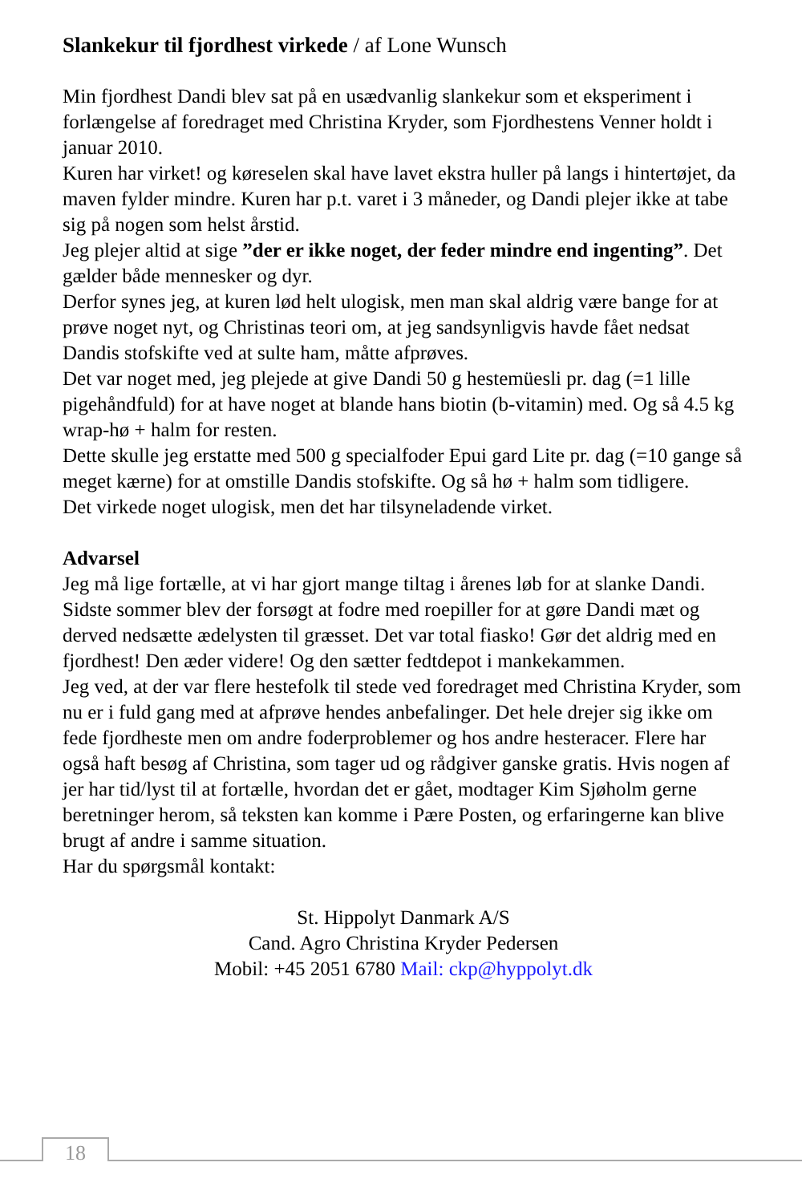Slankekur til fjordhest virkede / af Lone Wunsch
Min fjordhest Dandi blev sat på en usædvanlig slankekur som et eksperiment i forlængelse af foredraget med Christina Kryder, som Fjordhestens Venner holdt i januar 2010.
Kuren har virket! og køreselen skal have lavet ekstra huller på langs i hintertøjet, da maven fylder mindre. Kuren har p.t. varet i 3 måneder, og Dandi plejer ikke at tabe sig på nogen som helst årstid.
Jeg plejer altid at sige ”der er ikke noget, der feder mindre end ingenting”. Det gælder både mennesker og dyr.
Derfor synes jeg, at kuren lød helt ulogisk, men man skal aldrig være bange for at prøve noget nyt, og Christinas teori om, at jeg sandsynligvis havde fået nedsat Dandis stofskifte ved at sulte ham, måtte afprøves.
Det var noget med, jeg plejede at give Dandi 50 g hestemüesli pr. dag (=1 lille pigehåndfuld) for at have noget at blande hans biotin (b-vitamin) med. Og så 4.5 kg wrap-hø + halm for resten.
Dette skulle jeg erstatte med 500 g specialfoder Epui gard Lite pr. dag (=10 gange så meget kærne) for at omstille Dandis stofskifte. Og så hø + halm som tidligere.
Det virkede noget ulogisk, men det har tilsyneladende virket.
Advarsel
Jeg må lige fortælle, at vi har gjort mange tiltag i årenes løb for at slanke Dandi. Sidste sommer blev der forsøgt at fodre med roepiller for at gøre Dandi mæt og derved nedsætte ædelysten til græsset. Det var total fiasko! Gør det aldrig med en fjordhest! Den æder videre! Og den sætter fedtdepot i mankekammen.
Jeg ved, at der var flere hestefolk til stede ved foredraget med Christina Kryder, som nu er i fuld gang med at afprøve hendes anbefalinger. Det hele drejer sig ikke om fede fjordheste men om andre foderproblemer og hos andre hesteracer. Flere har også haft besøg af Christina, som tager ud og rådgiver ganske gratis. Hvis nogen af jer har tid/lyst til at fortælle, hvordan det er gået, modtager Kim Sjøholm gerne beretninger herom, så teksten kan komme i Pære Posten, og erfaringerne kan blive brugt af andre i samme situation.
Har du spørgsmål kontakt:
St. Hippolyt Danmark A/S
Cand. Agro Christina Kryder Pedersen
Mobil: +45 2051 6780 Mail: ckp@hyppolyt.dk
18